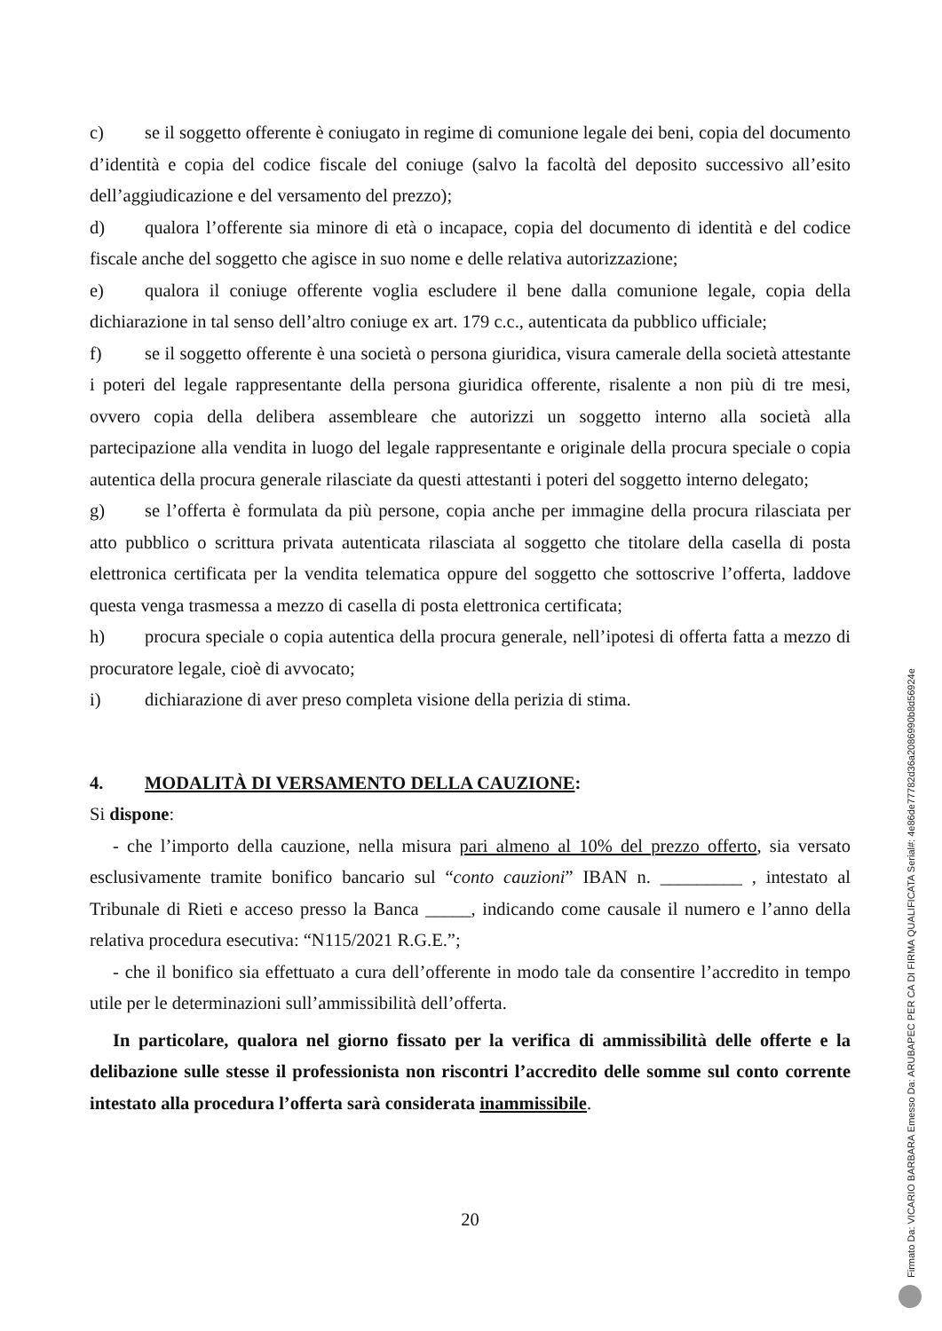c) se il soggetto offerente è coniugato in regime di comunione legale dei beni, copia del documento d’identità e copia del codice fiscale del coniuge (salvo la facoltà del deposito successivo all’esito dell’aggiudicazione e del versamento del prezzo);
d) qualora l’offerente sia minore di età o incapace, copia del documento di identità e del codice fiscale anche del soggetto che agisce in suo nome e delle relativa autorizzazione;
e) qualora il coniuge offerente voglia escludere il bene dalla comunione legale, copia della dichiarazione in tal senso dell’altro coniuge ex art. 179 c.c., autenticata da pubblico ufficiale;
f) se il soggetto offerente è una società o persona giuridica, visura camerale della società attestante i poteri del legale rappresentante della persona giuridica offerente, risalente a non più di tre mesi, ovvero copia della delibera assembleare che autorizzi un soggetto interno alla società alla partecipazione alla vendita in luogo del legale rappresentante e originale della procura speciale o copia autentica della procura generale rilasciate da questi attestanti i poteri del soggetto interno delegato;
g) se l’offerta è formulata da più persone, copia anche per immagine della procura rilasciata per atto pubblico o scrittura privata autenticata rilasciata al soggetto che titolare della casella di posta elettronica certificata per la vendita telematica oppure del soggetto che sottoscrive l’offerta, laddove questa venga trasmessa a mezzo di casella di posta elettronica certificata;
h) procura speciale o copia autentica della procura generale, nell’ipotesi di offerta fatta a mezzo di procuratore legale, cioè di avvocato;
i) dichiarazione di aver preso completa visione della perizia di stima.
4. MODALITÀ DI VERSAMENTO DELLA CAUZIONE:
Si dispone:
- che l’importo della cauzione, nella misura pari almeno al 10% del prezzo offerto, sia versato esclusivamente tramite bonifico bancario sul “conto cauzioni” IBAN n. _________ , intestato al Tribunale di Rieti e acceso presso la Banca _____, indicando come causale il numero e l’anno della relativa procedura esecutiva: “N115/2021 R.G.E.”;
- che il bonifico sia effettuato a cura dell’offerente in modo tale da consentire l’accredito in tempo utile per le determinazioni sull’ammissibilità dell’offerta.
In particolare, qualora nel giorno fissato per la verifica di ammissibilità delle offerte e la delibazione sulle stesse il professionista non riscontri l’accredito delle somme sul conto corrente intestato alla procedura l’offerta sarà considerata inammissibile.
20
Firmato Da: VICARIO BARBARA Emesso Da: ARUBAPEC PER CA DI FIRMA QUALIFICATA Serial#: 4e86de77782d36a2086990b8d56924e